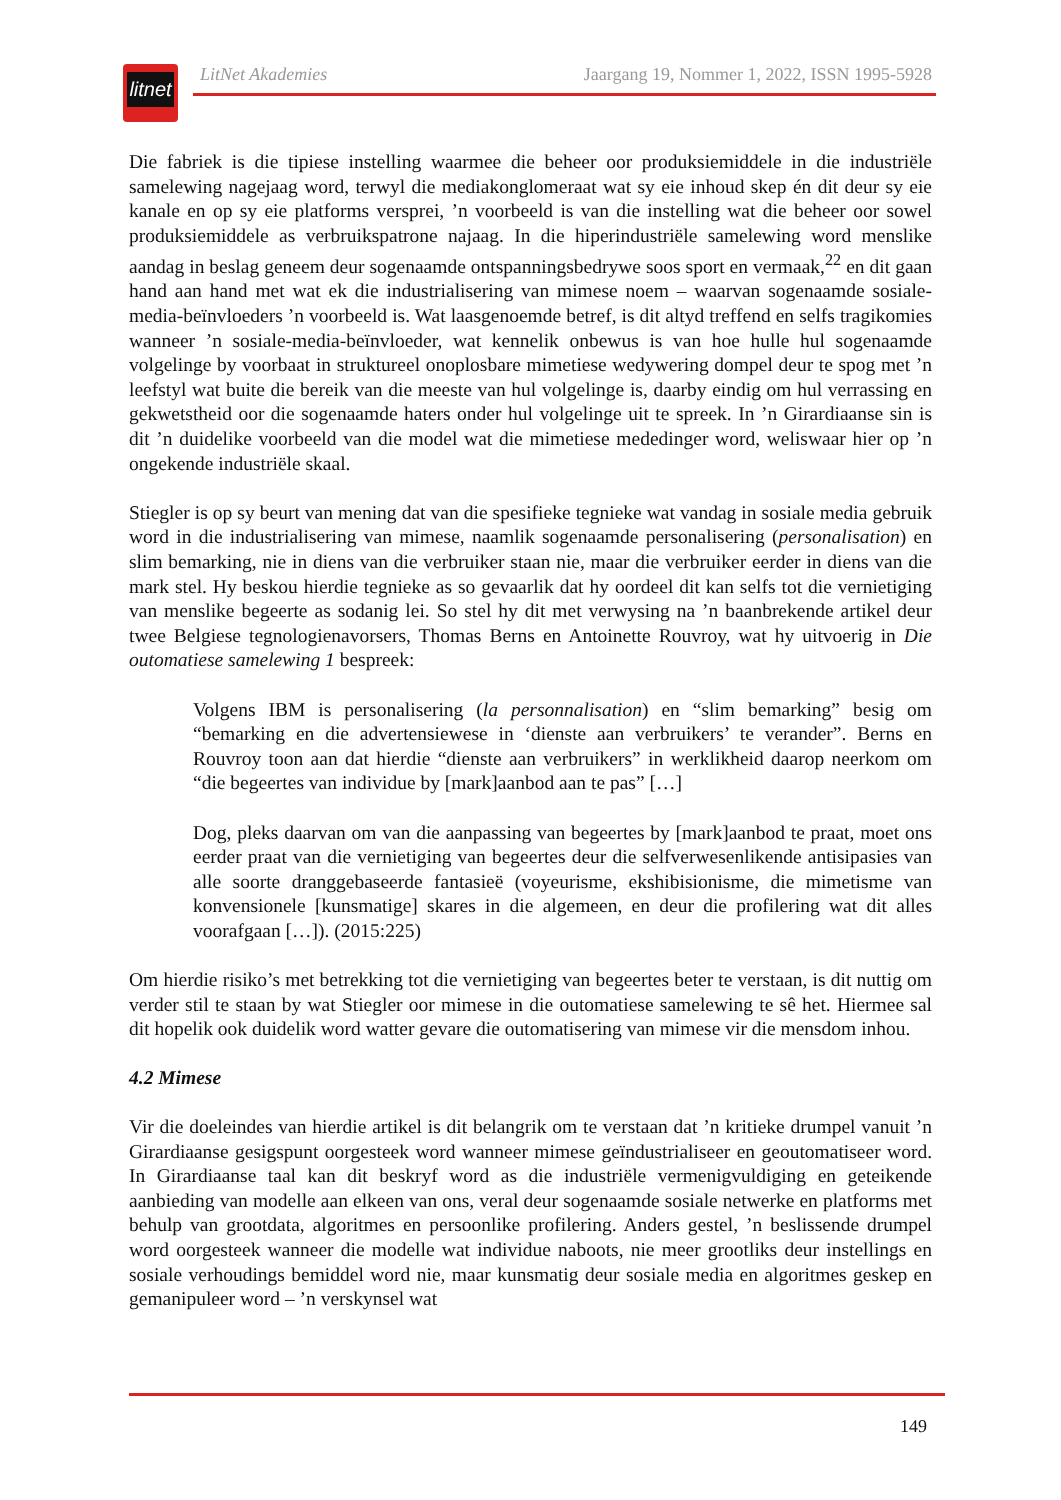litnet
LitNet Akademies Jaargang 19, Nommer 1, 2022, ISSN 1995-5928
Die fabriek is die tipiese instelling waarmee die beheer oor produksiemiddele in die industriële samelewing nagejaag word, terwyl die mediakonglomeraat wat sy eie inhoud skep én dit deur sy eie kanale en op sy eie platforms versprei, ’n voorbeeld is van die instelling wat die beheer oor sowel produksiemiddele as verbruikspatrone najaag. In die hiperindustriële samelewing word menslike aandag in beslag geneem deur sogenaamde ontspanningsbedrywe soos sport en vermaak,<sup>22</sup> en dit gaan hand aan hand met wat ek die industrialisering van mimese noem – waarvan sogenaamde sosiale-media-beïnvloeders ’n voorbeeld is. Wat laasgenoemde betref, is dit altyd treffend en selfs tragikomies wanneer ’n sosiale-media-beïnvloeder, wat kennelik onbewus is van hoe hulle hul sogenaamde volgelinge by voorbaat in struktureel onoplosbare mimetiese wedywering dompel deur te spog met ’n leefstyl wat buite die bereik van die meeste van hul volgelinge is, daarby eindig om hul verrassing en gekwetstheid oor die sogenaamde haters onder hul volgelinge uit te spreek. In ’n Girardiaanse sin is dit ’n duidelike voorbeeld van die model wat die mimetiese mededinger word, weliswaar hier op ’n ongekende industriële skaal.
Stiegler is op sy beurt van mening dat van die spesifieke tegnieke wat vandag in sosiale media gebruik word in die industrialisering van mimese, naamlik sogenaamde personalisering (personalisation) en slim bemarking, nie in diens van die verbruiker staan nie, maar die verbruiker eerder in diens van die mark stel. Hy beskou hierdie tegnieke as so gevaarlik dat hy oordeel dit kan selfs tot die vernietiging van menslike begeerte as sodanig lei. So stel hy dit met verwysing na ’n baanbrekende artikel deur twee Belgiese tegnologienavorsers, Thomas Berns en Antoinette Rouvroy, wat hy uitvoerig in Die outomatiese samelewing 1 bespreek:
Volgens IBM is personalisering (la personnalisation) en “slim bemarking” besig om “bemarking en die advertensiewese in ‘dienste aan verbruikers’ te verander”. Berns en Rouvroy toon aan dat hierdie “dienste aan verbruikers” in werklikheid daarop neerkom om “die begeertes van individue by [mark]aanbod aan te pas” […]
Dog, pleks daarvan om van die aanpassing van begeertes by [mark]aanbod te praat, moet ons eerder praat van die vernietiging van begeertes deur die selfverwesenlikende antisipasies van alle soorte dranggebaseerde fantasieë (voyeurisme, ekshibisionisme, die mimetisme van konvensionele [kunsmatige] skares in die algemeen, en deur die profilering wat dit alles voorafgaan […]). (2015:225)
Om hierdie risiko’s met betrekking tot die vernietiging van begeertes beter te verstaan, is dit nuttig om verder stil te staan by wat Stiegler oor mimese in die outomatiese samelewing te sê het. Hiermee sal dit hopelik ook duidelik word watter gevare die outomatisering van mimese vir die mensdom inhou.
4.2 Mimese
Vir die doeleindes van hierdie artikel is dit belangrik om te verstaan dat ’n kritieke drumpel vanuit ’n Girardiaanse gesigspunt oorgesteek word wanneer mimese geïndustrialiseer en geoutomatiseer word. In Girardiaanse taal kan dit beskryf word as die industriële vermenigvuldiging en geteikende aanbieding van modelle aan elkeen van ons, veral deur sogenaamde sosiale netwerke en platforms met behulp van grootdata, algoritmes en persoonlike profilering. Anders gestel, ’n beslissende drumpel word oorgesteek wanneer die modelle wat individue naboots, nie meer grootliks deur instellings en sosiale verhoudings bemiddel word nie, maar kunsmatig deur sosiale media en algoritmes geskep en gemanipuleer word – ’n verskynsel wat
149